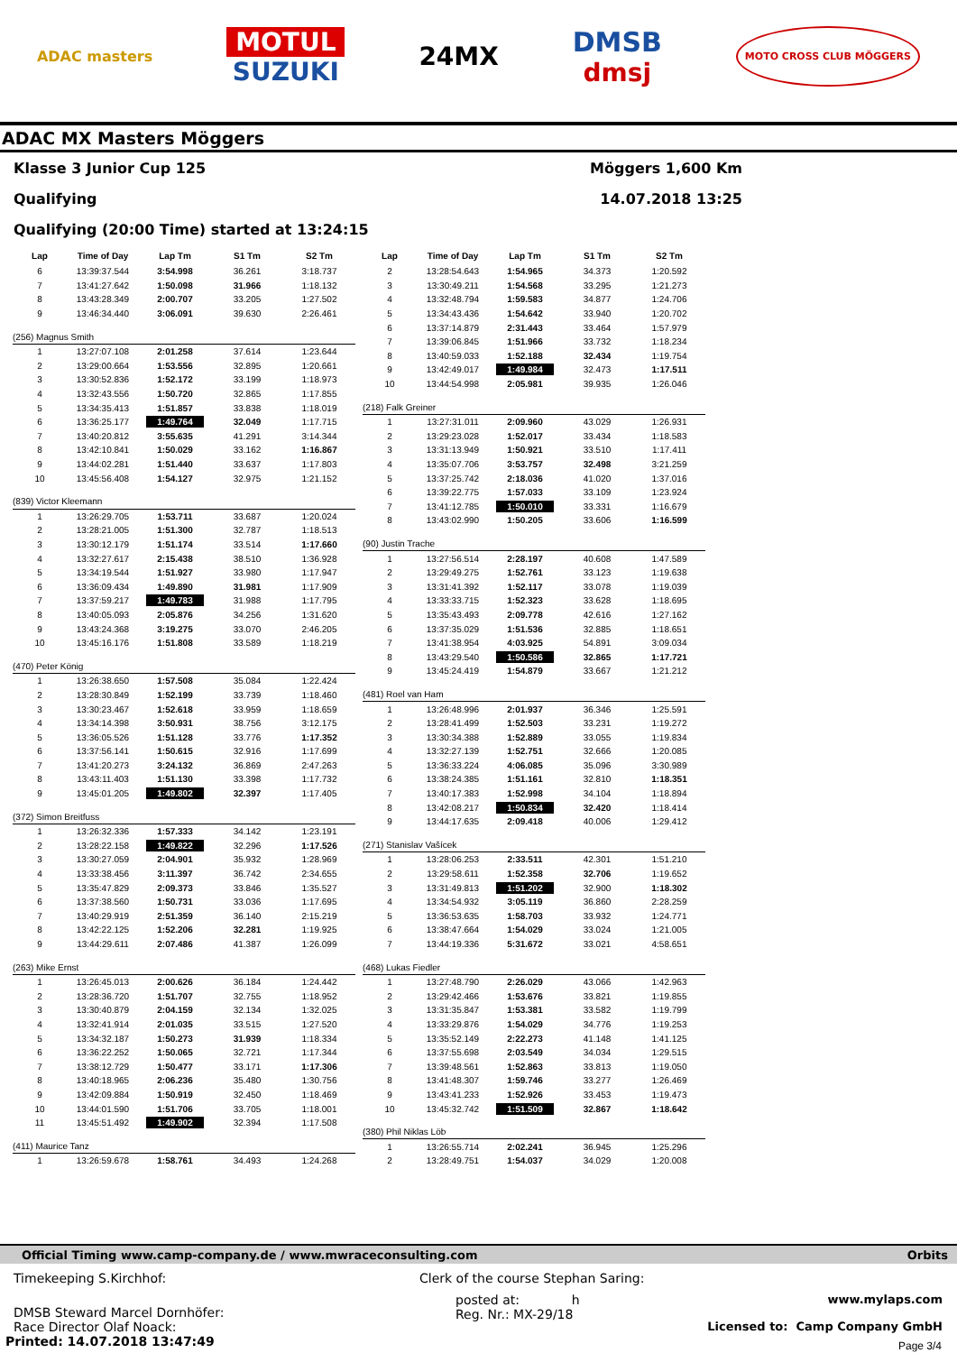ADAC masters
MOTUL
SUZUKI
24MX
DMSB
dmsj
MOTO CROSS CLUB MÖGGERS
ADAC MX Masters Möggers
Klasse 3 Junior Cup 125 Möggers 1,600 Km
Qualifying 14.07.2018 13:25
Qualifying (20:00 Time) started at 13:24:15
| Lap | Time of Day | Lap Tm | S1 Tm | S2 Tm |
| --- | --- | --- | --- | --- |
| 6 | 13:39:37.544 | 3:54.998 | 36.261 | 3:18.737 |
| 7 | 13:41:27.642 | 1:50.098 | 31.966 | 1:18.132 |
| 8 | 13:43:28.349 | 2:00.707 | 33.205 | 1:27.502 |
| 9 | 13:46:34.440 | 3:06.091 | 39.630 | 2:26.461 |
| (256) Magnus Smith | | | | |
| 1 | 13:27:07.108 | 2:01.258 | 37.614 | 1:23.644 |
| 2 | 13:29:00.664 | 1:53.556 | 32.895 | 1:20.661 |
| 3 | 13:30:52.836 | 1:52.172 | 33.199 | 1:18.973 |
| 4 | 13:32:43.556 | 1:50.720 | 32.865 | 1:17.855 |
| 5 | 13:34:35.413 | 1:51.857 | 33.838 | 1:18.019 |
| 6 | 13:36:25.177 | 1:49.764 | 32.049 | 1:17.715 |
| 7 | 13:40:20.812 | 3:55.635 | 41.291 | 3:14.344 |
| 8 | 13:42:10.841 | 1:50.029 | 33.162 | 1:16.867 |
| 9 | 13:44:02.281 | 1:51.440 | 33.637 | 1:17.803 |
| 10 | 13:45:56.408 | 1:54.127 | 32.975 | 1:21.152 |
| (839) Victor Kleemann | | | | |
| 1 | 13:26:29.705 | 1:53.711 | 33.687 | 1:20.024 |
| 2 | 13:28:21.005 | 1:51.300 | 32.787 | 1:18.513 |
| 3 | 13:30:12.179 | 1:51.174 | 33.514 | 1:17.660 |
| 4 | 13:32:27.617 | 2:15.438 | 38.510 | 1:36.928 |
| 5 | 13:34:19.544 | 1:51.927 | 33.980 | 1:17.947 |
| 6 | 13:36:09.434 | 1:49.890 | 31.981 | 1:17.909 |
| 7 | 13:37:59.217 | 1:49.783 | 31.988 | 1:17.795 |
| 8 | 13:40:05.093 | 2:05.876 | 34.256 | 1:31.620 |
| 9 | 13:43:24.368 | 3:19.275 | 33.070 | 2:46.205 |
| 10 | 13:45:16.176 | 1:51.808 | 33.589 | 1:18.219 |
| (470) Peter König | | | | |
| 1 | 13:26:38.650 | 1:57.508 | 35.084 | 1:22.424 |
| 2 | 13:28:30.849 | 1:52.199 | 33.739 | 1:18.460 |
| 3 | 13:30:23.467 | 1:52.618 | 33.959 | 1:18.659 |
| 4 | 13:34:14.398 | 3:50.931 | 38.756 | 3:12.175 |
| 5 | 13:36:05.526 | 1:51.128 | 33.776 | 1:17.352 |
| 6 | 13:37:56.141 | 1:50.615 | 32.916 | 1:17.699 |
| 7 | 13:41:20.273 | 3:24.132 | 36.869 | 2:47.263 |
| 8 | 13:43:11.403 | 1:51.130 | 33.398 | 1:17.732 |
| 9 | 13:45:01.205 | 1:49.802 | 32.397 | 1:17.405 |
| (372) Simon Breitfuss | | | | |
| 1 | 13:26:32.336 | 1:57.333 | 34.142 | 1:23.191 |
| 2 | 13:28:22.158 | 1:49.822 | 32.296 | 1:17.526 |
| 3 | 13:30:27.059 | 2:04.901 | 35.932 | 1:28.969 |
| 4 | 13:33:38.456 | 3:11.397 | 36.742 | 2:34.655 |
| 5 | 13:35:47.829 | 2:09.373 | 33.846 | 1:35.527 |
| 6 | 13:37:38.560 | 1:50.731 | 33.036 | 1:17.695 |
| 7 | 13:40:29.919 | 2:51.359 | 36.140 | 2:15.219 |
| 8 | 13:42:22.125 | 1:52.206 | 32.281 | 1:19.925 |
| 9 | 13:44:29.611 | 2:07.486 | 41.387 | 1:26.099 |
| (263) Mike Ernst | | | | |
| 1 | 13:26:45.013 | 2:00.626 | 36.184 | 1:24.442 |
| 2 | 13:28:36.720 | 1:51.707 | 32.755 | 1:18.952 |
| 3 | 13:30:40.879 | 2:04.159 | 32.134 | 1:32.025 |
| 4 | 13:32:41.914 | 2:01.035 | 33.515 | 1:27.520 |
| 5 | 13:34:32.187 | 1:50.273 | 31.939 | 1:18.334 |
| 6 | 13:36:22.252 | 1:50.065 | 32.721 | 1:17.344 |
| 7 | 13:38:12.729 | 1:50.477 | 33.171 | 1:17.306 |
| 8 | 13:40:18.965 | 2:06.236 | 35.480 | 1:30.756 |
| 9 | 13:42:09.884 | 1:50.919 | 32.450 | 1:18.469 |
| 10 | 13:44:01.590 | 1:51.706 | 33.705 | 1:18.001 |
| 11 | 13:45:51.492 | 1:49.902 | 32.394 | 1:17.508 |
| (411) Maurice Tanz | | | | |
| 1 | 13:26:59.678 | 1:58.761 | 34.493 | 1:24.268 |
| Lap | Time of Day | Lap Tm | S1 Tm | S2 Tm |
| --- | --- | --- | --- | --- |
| 2 | 13:28:54.643 | 1:54.965 | 34.373 | 1:20.592 |
| 3 | 13:30:49.211 | 1:54.568 | 33.295 | 1:21.273 |
| 4 | 13:32:48.794 | 1:59.583 | 34.877 | 1:24.706 |
| 5 | 13:34:43.436 | 1:54.642 | 33.940 | 1:20.702 |
| 6 | 13:37:14.879 | 2:31.443 | 33.464 | 1:57.979 |
| 7 | 13:39:06.845 | 1:51.966 | 33.732 | 1:18.234 |
| 8 | 13:40:59.033 | 1:52.188 | 32.434 | 1:19.754 |
| 9 | 13:42:49.017 | 1:49.984 | 32.473 | 1:17.511 |
| 10 | 13:44:54.998 | 2:05.981 | 39.935 | 1:26.046 |
| (218) Falk Greiner | | | | |
| 1 | 13:27:31.011 | 2:09.960 | 43.029 | 1:26.931 |
| 2 | 13:29:23.028 | 1:52.017 | 33.434 | 1:18.583 |
| 3 | 13:31:13.949 | 1:50.921 | 33.510 | 1:17.411 |
| 4 | 13:35:07.706 | 3:53.757 | 32.498 | 3:21.259 |
| 5 | 13:37:25.742 | 2:18.036 | 41.020 | 1:37.016 |
| 6 | 13:39:22.775 | 1:57.033 | 33.109 | 1:23.924 |
| 7 | 13:41:12.785 | 1:50.010 | 33.331 | 1:16.679 |
| 8 | 13:43:02.990 | 1:50.205 | 33.606 | 1:16.599 |
| (90) Justin Trache | | | | |
| 1 | 13:27:56.514 | 2:28.197 | 40.608 | 1:47.589 |
| 2 | 13:29:49.275 | 1:52.761 | 33.123 | 1:19.638 |
| 3 | 13:31:41.392 | 1:52.117 | 33.078 | 1:19.039 |
| 4 | 13:33:33.715 | 1:52.323 | 33.628 | 1:18.695 |
| 5 | 13:35:43.493 | 2:09.778 | 42.616 | 1:27.162 |
| 6 | 13:37:35.029 | 1:51.536 | 32.885 | 1:18.651 |
| 7 | 13:41:38.954 | 4:03.925 | 54.891 | 3:09.034 |
| 8 | 13:43:29.540 | 1:50.586 | 32.865 | 1:17.721 |
| 9 | 13:45:24.419 | 1:54.879 | 33.667 | 1:21.212 |
| (481) Roel van Ham | | | | |
| 1 | 13:26:48.996 | 2:01.937 | 36.346 | 1:25.591 |
| 2 | 13:28:41.499 | 1:52.503 | 33.231 | 1:19.272 |
| 3 | 13:30:34.388 | 1:52.889 | 33.055 | 1:19.834 |
| 4 | 13:32:27.139 | 1:52.751 | 32.666 | 1:20.085 |
| 5 | 13:36:33.224 | 4:06.085 | 35.096 | 3:30.989 |
| 6 | 13:38:24.385 | 1:51.161 | 32.810 | 1:18.351 |
| 7 | 13:40:17.383 | 1:52.998 | 34.104 | 1:18.894 |
| 8 | 13:42:08.217 | 1:50.834 | 32.420 | 1:18.414 |
| 9 | 13:44:17.635 | 2:09.418 | 40.006 | 1:29.412 |
| (271) Stanislav Vašícek | | | | |
| 1 | 13:28:06.253 | 2:33.511 | 42.301 | 1:51.210 |
| 2 | 13:29:58.611 | 1:52.358 | 32.706 | 1:19.652 |
| 3 | 13:31:49.813 | 1:51.202 | 32.900 | 1:18.302 |
| 4 | 13:34:54.932 | 3:05.119 | 36.860 | 2:28.259 |
| 5 | 13:36:53.635 | 1:58.703 | 33.932 | 1:24.771 |
| 6 | 13:38:47.664 | 1:54.029 | 33.024 | 1:21.005 |
| 7 | 13:44:19.336 | 5:31.672 | 33.021 | 4:58.651 |
| (468) Lukas Fiedler | | | | |
| 1 | 13:27:48.790 | 2:26.029 | 43.066 | 1:42.963 |
| 2 | 13:29:42.466 | 1:53.676 | 33.821 | 1:19.855 |
| 3 | 13:31:35.847 | 1:53.381 | 33.582 | 1:19.799 |
| 4 | 13:33:29.876 | 1:54.029 | 34.776 | 1:19.253 |
| 5 | 13:35:52.149 | 2:22.273 | 41.148 | 1:41.125 |
| 6 | 13:37:55.698 | 2:03.549 | 34.034 | 1:29.515 |
| 7 | 13:39:48.561 | 1:52.863 | 33.813 | 1:19.050 |
| 8 | 13:41:48.307 | 1:59.746 | 33.277 | 1:26.469 |
| 9 | 13:43:41.233 | 1:52.926 | 33.453 | 1:19.473 |
| 10 | 13:45:32.742 | 1:51.509 | 32.867 | 1:18.642 |
| (380) Phil Niklas Löb | | | | |
| 1 | 13:26:55.714 | 2:02.241 | 36.945 | 1:25.296 |
| 2 | 13:28:49.751 | 1:54.037 | 34.029 | 1:20.008 |
Official Timing www.camp-company.de / www.mwraceconsulting.com Orbits
Timekeeping S.Kirchhof: Clerk of the course Stephan Saring:
DMSB Steward Marcel Dornhöfer:
Race Director Olaf Noack:
posted at: h
Reg. Nr.: MX-29/18
www.mylaps.com
Licensed to: Camp Company GmbH
Printed: 14.07.2018 13:47:49
Page 3/4